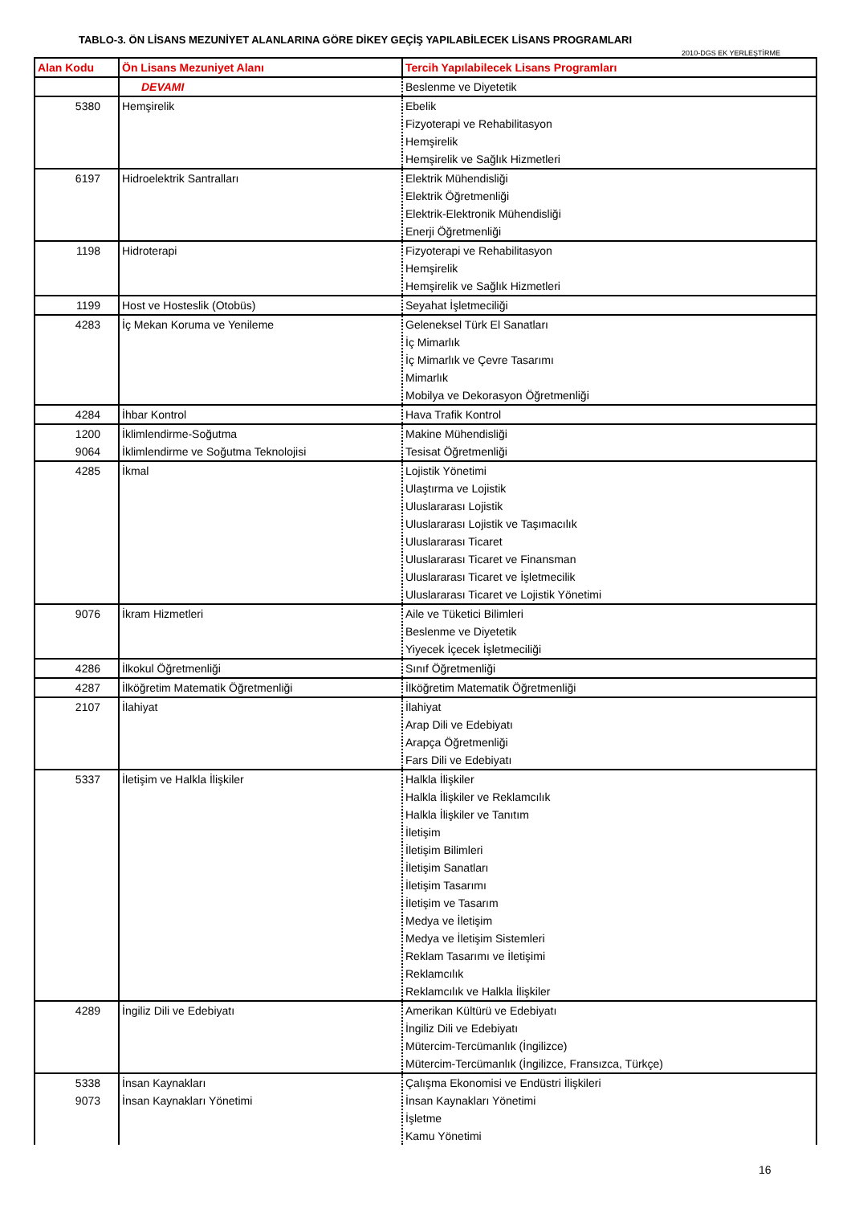TABLO-3. ÖN LİSANS MEZUNİYET ALANLARINA GÖRE DİKEY GEÇİŞ YAPILABİLECEK LİSANS PROGRAMLARI
2010-DGS EK YERLEŞTİRME
| Alan Kodu | Ön Lisans Mezuniyet Alanı | Tercih Yapılabilecek Lisans Programları |
| --- | --- | --- |
| | DEVAMI | Beslenme ve Diyetetik |
| 5380 | Hemşirelik | Ebelik Fizyoterapi ve Rehabilitasyon Hemşirelik Hemşirelik ve Sağlık Hizmetleri |
| 6197 | Hidroelektrik Santralları | Elektrik Mühendisliği Elektrik Öğretmenliği Elektrik-Elektronik Mühendisliği Enerji Öğretmenliği |
| 1198 | Hidroterapi | Fizyoterapi ve Rehabilitasyon Hemşirelik Hemşirelik ve Sağlık Hizmetleri |
| 1199 | Host ve Hosteslik (Otobüs) | Seyahat İşletmeciliği |
| 4283 | İç Mekan Koruma ve Yenileme | Geleneksel Türk El Sanatları İç Mimarlık İç Mimarlık ve Çevre Tasarımı Mimarlık Mobilya ve Dekorasyon Öğretmenliği |
| 4284 | İhbar Kontrol | Hava Trafik Kontrol |
| 1200 9064 | İklimlendirme-Soğutma İklimlendirme ve Soğutma Teknolojisi | Makine Mühendisliği Tesisat Öğretmenliği |
| 4285 | İkmal | Lojistik Yönetimi Ulaştırma ve Lojistik Uluslararası Lojistik Uluslararası Lojistik ve Taşımacılık Uluslararası Ticaret Uluslararası Ticaret ve Finansman Uluslararası Ticaret ve İşletmecilik Uluslararası Ticaret ve Lojistik Yönetimi |
| 9076 | İkram Hizmetleri | Aile ve Tüketici Bilimleri Beslenme ve Diyetetik Yiyecek İçecek İşletmeciliği |
| 4286 | İlkokul Öğretmenliği | Sınıf Öğretmenliği |
| 4287 | İlköğretim Matematik Öğretmenliği | İlköğretim Matematik Öğretmenliği |
| 2107 | İlahiyat | İlahiyat Arap Dili ve Edebiyatı Arapça Öğretmenliği Fars Dili ve Edebiyatı |
| 5337 | İletişim ve Halkla İlişkiler | Halkla İlişkiler Halkla İlişkiler ve Reklamcılık Halkla İlişkiler ve Tanıtım İletişim İletişim Bilimleri İletişim Sanatları İletişim Tasarımı İletişim ve Tasarım Medya ve İletişim Medya ve İletişim Sistemleri Reklam Tasarımı ve İletişimi Reklamcılık Reklamcılık ve Halkla İlişkiler |
| 4289 | İngiliz Dili ve Edebiyatı | Amerikan Kültürü ve Edebiyatı İngiliz Dili ve Edebiyatı Mütercim-Tercümanlık (İngilizce) Mütercim-Tercümanlık (İngilizce, Fransızca, Türkçe) |
| 5338 9073 | İnsan Kaynakları İnsan Kaynakları Yönetimi | Çalışma Ekonomisi ve Endüstri İlişkileri İnsan Kaynakları Yönetimi İşletme Kamu Yönetimi |
16